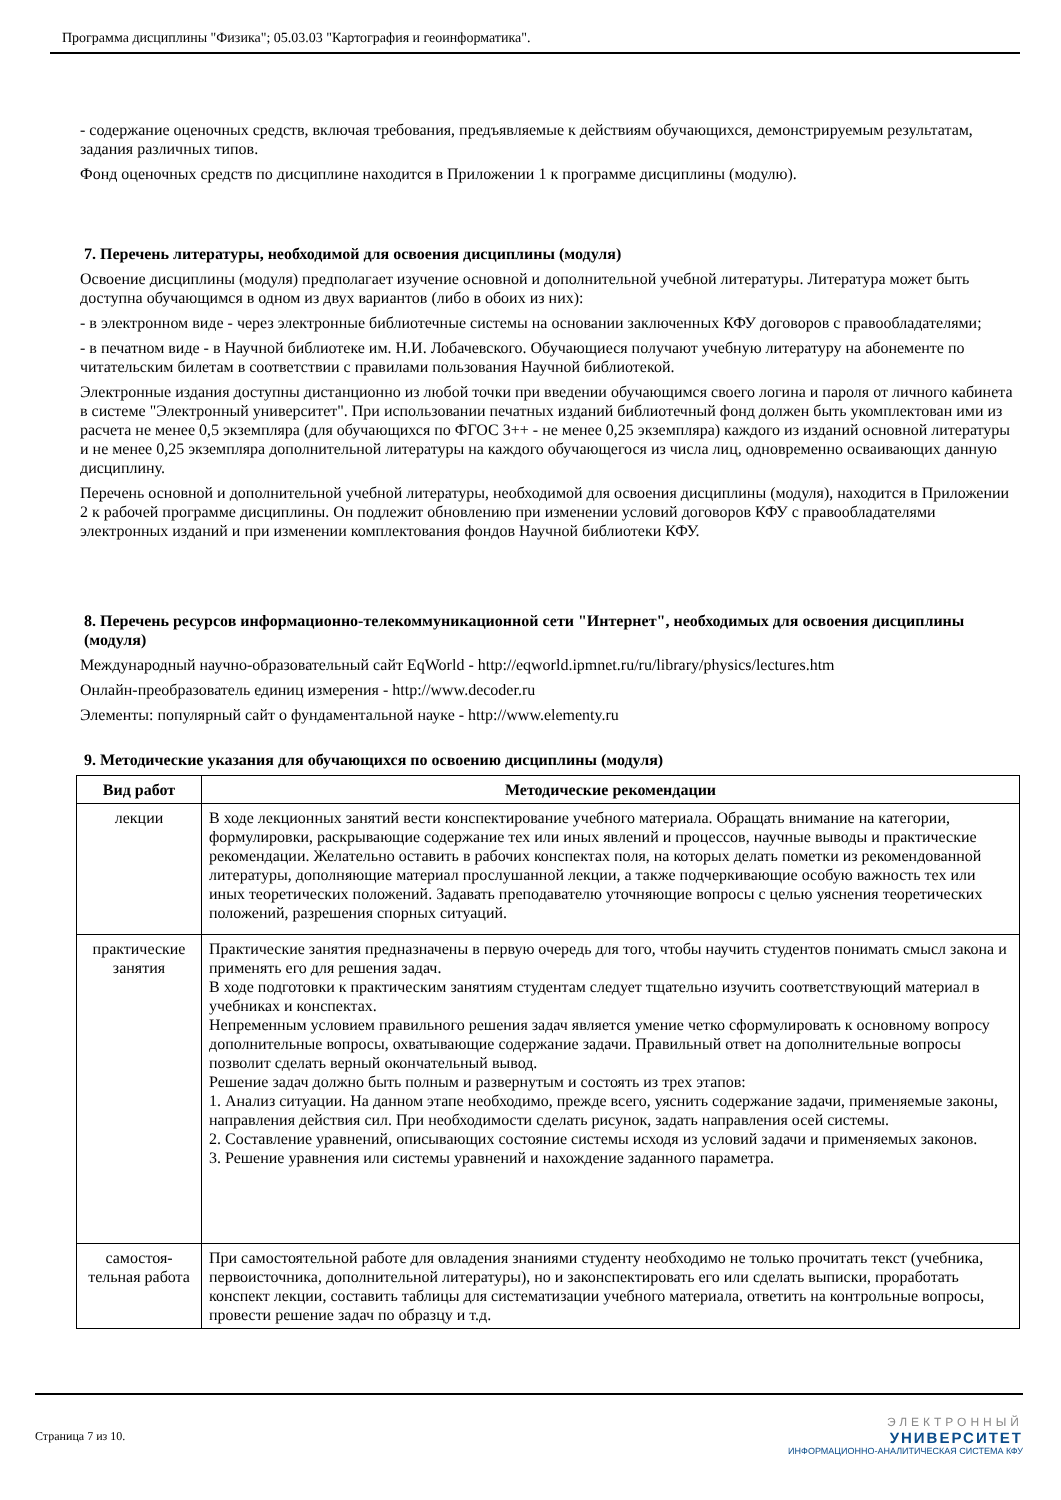Программа дисциплины "Физика"; 05.03.03 "Картография и геоинформатика".
- содержание оценочных средств, включая требования, предъявляемые к действиям обучающихся, демонстрируемым результатам, задания различных типов.
Фонд оценочных средств по дисциплине находится в Приложении 1 к программе дисциплины (модулю).
7. Перечень литературы, необходимой для освоения дисциплины (модуля)
Освоение дисциплины (модуля) предполагает изучение основной и дополнительной учебной литературы. Литература может быть доступна обучающимся в одном из двух вариантов (либо в обоих из них):
- в электронном виде - через электронные библиотечные системы на основании заключенных КФУ договоров с правообладателями;
- в печатном виде - в Научной библиотеке им. Н.И. Лобачевского. Обучающиеся получают учебную литературу на абонементе по читательским билетам в соответствии с правилами пользования Научной библиотекой.
Электронные издания доступны дистанционно из любой точки при введении обучающимся своего логина и пароля от личного кабинета в системе "Электронный университет". При использовании печатных изданий библиотечный фонд должен быть укомплектован ими из расчета не менее 0,5 экземпляра (для обучающихся по ФГОС 3++ - не менее 0,25 экземпляра) каждого из изданий основной литературы и не менее 0,25 экземпляра дополнительной литературы на каждого обучающегося из числа лиц, одновременно осваивающих данную дисциплину.
Перечень основной и дополнительной учебной литературы, необходимой для освоения дисциплины (модуля), находится в Приложении 2 к рабочей программе дисциплины. Он подлежит обновлению при изменении условий договоров КФУ с правообладателями электронных изданий и при изменении комплектования фондов Научной библиотеки КФУ.
8. Перечень ресурсов информационно-телекоммуникационной сети "Интернет", необходимых для освоения дисциплины (модуля)
Международный научно-образовательный сайт EqWorld - http://eqworld.ipmnet.ru/ru/library/physics/lectures.htm
Онлайн-преобразователь единиц измерения - http://www.decoder.ru
Элементы: популярный сайт о фундаментальной науке - http://www.elementy.ru
9. Методические указания для обучающихся по освоению дисциплины (модуля)
| Вид работ | Методические рекомендации |
| --- | --- |
| лекции | В ходе лекционных занятий вести конспектирование учебного материала. Обращать внимание на категории, формулировки, раскрывающие содержание тех или иных явлений и процессов, научные выводы и практические рекомендации. Желательно оставить в рабочих конспектах поля, на которых делать пометки из рекомендованной литературы, дополняющие материал прослушанной лекции, а также подчеркивающие особую важность тех или иных теоретических положений. Задавать преподавателю уточняющие вопросы с целью уяснения теоретических положений, разрешения спорных ситуаций. |
| практические занятия | Практические занятия предназначены в первую очередь для того, чтобы научить студентов понимать смысл закона и применять его для решения задач. В ходе подготовки к практическим занятиям студентам следует тщательно изучить соответствующий материал в учебниках и конспектах. Непременным условием правильного решения задач является умение четко сформулировать к основному вопросу дополнительные вопросы, охватывающие содержание задачи. Правильный ответ на дополнительные вопросы позволит сделать верный окончательный вывод. Решение задач должно быть полным и развернутым и состоять из трех этапов: 1. Анализ ситуации. На данном этапе необходимо, прежде всего, уяснить содержание задачи, применяемые законы, направления действия сил. При необходимости сделать рисунок, задать направления осей системы. 2. Составление уравнений, описывающих состояние системы исходя из условий задачи и применяемых законов. 3. Решение уравнения или системы уравнений и нахождение заданного параметра. |
| самостоя-тельная работа | При самостоятельной работе для овладения знаниями студенту необходимо не только прочитать текст (учебника, первоисточника, дополнительной литературы), но и законспектировать его или сделать выписки, проработать конспект лекции, составить таблицы для систематизации учебного материала, ответить на контрольные вопросы, провести решение задач по образцу и т.д. |
Страница 7 из 10.
ЭЛЕКТРОННЫЙ
УНИВЕРСИТЕТ
ИНФОРМАЦИОННО-АНАЛИТИЧЕСКАЯ СИСТЕМА КФУ